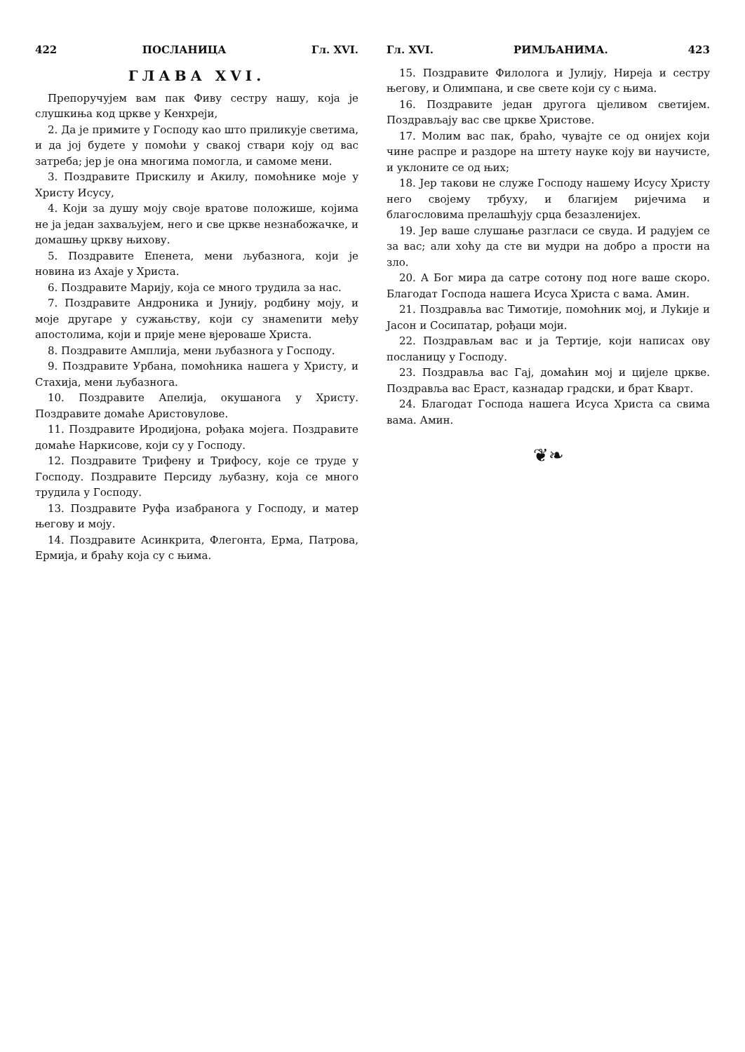422 ПОСЛАНИЦА Гл. XVI.
ГЛАВА XVI.
Препоручујем вам пак Фиву сестру нашу, која је слушкиња код цркве у Кенхреји,
2. Да је примите у Господу као што приликује светима, и да јој будете у помоћи у свакој ствари коју од вас затреба; јер је она многима помогла, и самоме мени.
3. Поздравите Прискилу и Акилу, помоћнике моје у Христу Исусу,
4. Који за душу моју своје вратове положише, којима не ја један захваљујем, него и све цркве незнабожачке, и домашњу цркву њихову.
5. Поздравите Епенета, мени љубазнога, који је новина из Ахаје у Христа.
6. Поздравите Марију, која се много трудила за нас.
7. Поздравите Андроника и Јунију, родбину моју, и моје другаре у сужањству, који су знамenити међу апостолима, који и прије мене вјероваше Христа.
8. Поздравите Амплија, мени љубазнога у Господу.
9. Поздравите Урбана, помоћника нашега у Христу, и Стахија, мени љубазнога.
10. Поздравите Апелија, окушанога у Христу. Поздравите домаће Аристовулове.
11. Поздравите Иродијона, рођака мојега. Поздравите домаће Наркисове, који су у Господу.
12. Поздравите Трифену и Трифосу, које се труде у Господу. Поздравите Персиду љубазну, која се много трудила у Господу.
13. Поздравите Руфа изабранога у Господу, и матер његову и моју.
14. Поздравите Асинкрита, Флегонта, Ерма, Патрова, Ермија, и браћу која су с њима.
Гл. XVI. РИМЉАНИМА. 423
15. Поздравите Филолога и Јулију, Нирејa и сестру његову, и Олимпана, и све свете који су с њима.
16. Поздравите један другога цјеливом светијем. Поздрављају вас све цркве Христове.
17. Молим вас пак, браћо, чувајте се од онијех који чине распре и раздоре на штету науке коју ви научисте, и уклоните се од њих;
18. Јер такови не служе Господу нашему Исусу Христу него својему трбуху, и благијем ријечима и благословима прелашћују срца безазленијех.
19. Јер ваше слушање разгласи се свуда. И радујем се за вас; али хоћу да сте ви мудри на добро а прости на зло.
20. А Бог мира да сатре сотону под ноге ваше скоро. Благодат Господа нашега Исуса Христа с вама. Амин.
21. Поздравља вас Тимотије, помоћник мој, и Луkије и Јасон и Сосипатар, рођаци моји.
22. Поздрављам вас и ја Тертије, који написах ову посланицу у Господу.
23. Поздравља вас Гај, домаћин мој и цијеле цркве. Поздравља вас Ераст, казнадар градски, и брат Кварт.
24. Благодат Господа нашега Исуса Христа са свима вама. Амин.
❦❧